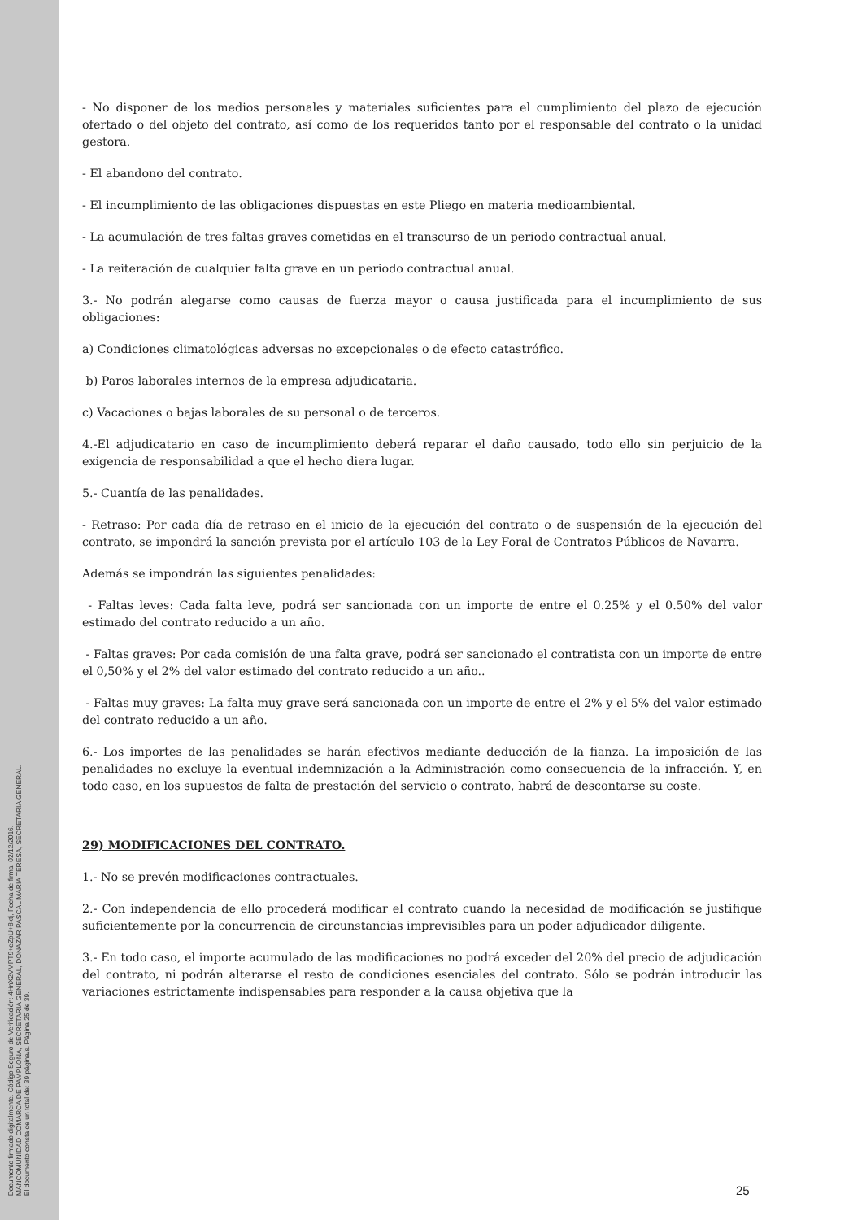Documento firmado digitalmente. Código Seguro de Verificación: 4HnX2VMPT9+eZpU+8ktj, Fecha de firma: 02/12/2016.
MANCOMUNIDAD COMARCA DE PAMPLONA, SECRETARIA GENERAL, DONAZAR PASCAL MARIA TERESA, SECRETARIA GENERAL.
El documento consta de un total de: 39 página/s. Página 25 de 39.
- No disponer de los medios personales y materiales suficientes para el cumplimiento del plazo de ejecución ofertado o del objeto del contrato, así como de los requeridos tanto por el responsable del contrato o la unidad gestora.
- El abandono del contrato.
- El incumplimiento de las obligaciones dispuestas en este Pliego en materia medioambiental.
- La acumulación de tres faltas graves cometidas en el transcurso de un periodo contractual anual.
- La reiteración de cualquier falta grave en un periodo contractual anual.
3.- No podrán alegarse como causas de fuerza mayor o causa justificada para el incumplimiento de sus obligaciones:
a) Condiciones climatológicas adversas no excepcionales o de efecto catastrófico.
b) Paros laborales internos de la empresa adjudicataria.
c) Vacaciones o bajas laborales de su personal o de terceros.
4.-El adjudicatario en caso de incumplimiento deberá reparar el daño causado, todo ello sin perjuicio de la exigencia de responsabilidad a que el hecho diera lugar.
5.- Cuantía de las penalidades.
- Retraso: Por cada día de retraso en el inicio de la ejecución del contrato o de suspensión de la ejecución del contrato, se impondrá la sanción prevista por el artículo 103 de la Ley Foral de Contratos Públicos de Navarra.
Además se impondrán las siguientes penalidades:
- Faltas leves: Cada falta leve, podrá ser sancionada con un importe de entre el 0.25% y el 0.50% del valor estimado del contrato reducido a un año.
- Faltas graves: Por cada comisión de una falta grave, podrá ser sancionado el contratista con un importe de entre el 0,50% y el 2% del valor estimado del contrato reducido a un año..
- Faltas muy graves: La falta muy grave será sancionada con un importe de entre el 2% y el 5% del valor estimado del contrato reducido a un año.
6.- Los importes de las penalidades se harán efectivos mediante deducción de la fianza. La imposición de las penalidades no excluye la eventual indemnización a la Administración como consecuencia de la infracción. Y, en todo caso, en los supuestos de falta de prestación del servicio o contrato, habrá de descontarse su coste.
29) MODIFICACIONES DEL CONTRATO.
1.- No se prevén modificaciones contractuales.
2.- Con independencia de ello procederá modificar el contrato cuando la necesidad de modificación se justifique suficientemente por la concurrencia de circunstancias imprevisibles para un poder adjudicador diligente.
3.- En todo caso, el importe acumulado de las modificaciones no podrá exceder del 20% del precio de adjudicación del contrato, ni podrán alterarse el resto de condiciones esenciales del contrato. Sólo se podrán introducir las variaciones estrictamente indispensables para responder a la causa objetiva que la
25